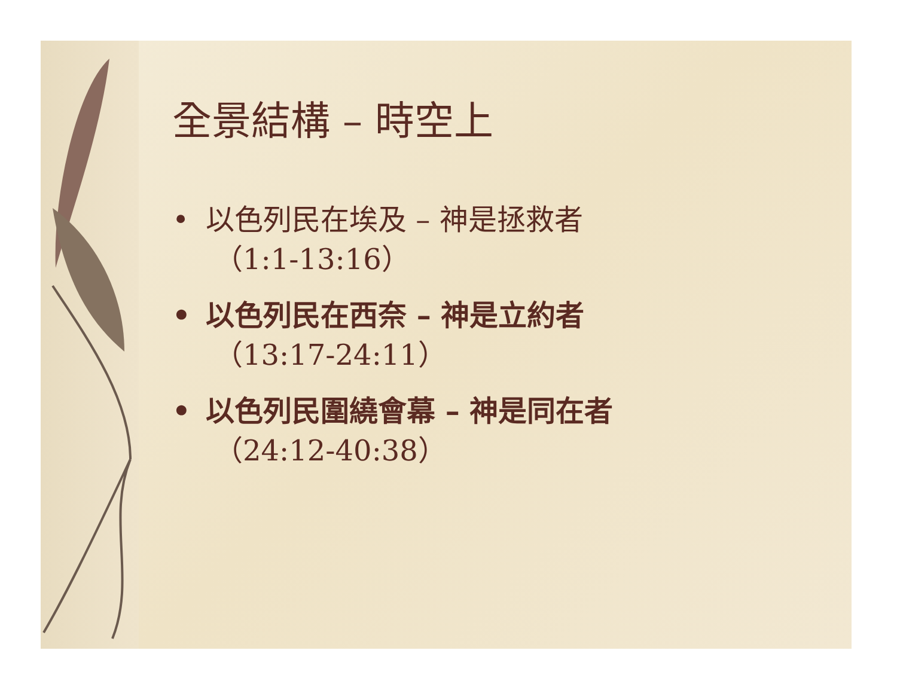全景結構 – 時空上
• 以色列民在埃及 – 神是拯救者
（1:1-13:16）
• 以色列民在西奈 – 神是立約者
（13:17-24:11）
• 以色列民圍繞會幕 – 神是同在者
（24:12-40:38）